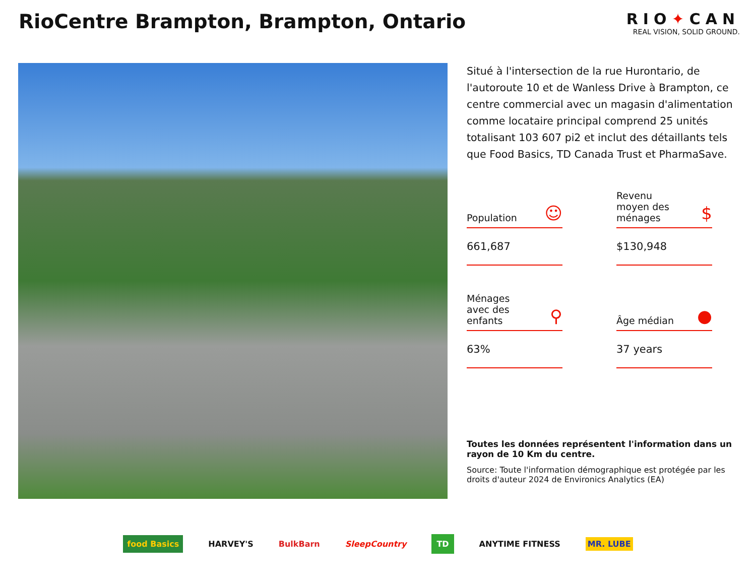RioCentre Brampton, Brampton, Ontario
RIO✦CAN
REAL VISION, SOLID GROUND.
Situé à l'intersection de la rue Hurontario, de l'autoroute 10 et de Wanless Drive à Brampton, ce centre commercial avec un magasin d'alimentation comme locataire principal comprend 25 unités totalisant 103 607 pi2 et inclut des détaillants tels que Food Basics, TD Canada Trust et PharmaSave.
Population ☺
661,687
Revenu
moyen des
ménages $
$130,948
Ménages
avec des
enfants ⚲
63%
Âge médian ●
37 years
Toutes les données représentent l'information dans un rayon de 10 Km du centre.
Source: Toute l'information démographique est protégée par les droits d'auteur 2024 de Environics Analytics (EA)
food Basics HARVEY'S BulkBarn SleepCountry TD ANYTIME FITNESS MR. LUBE